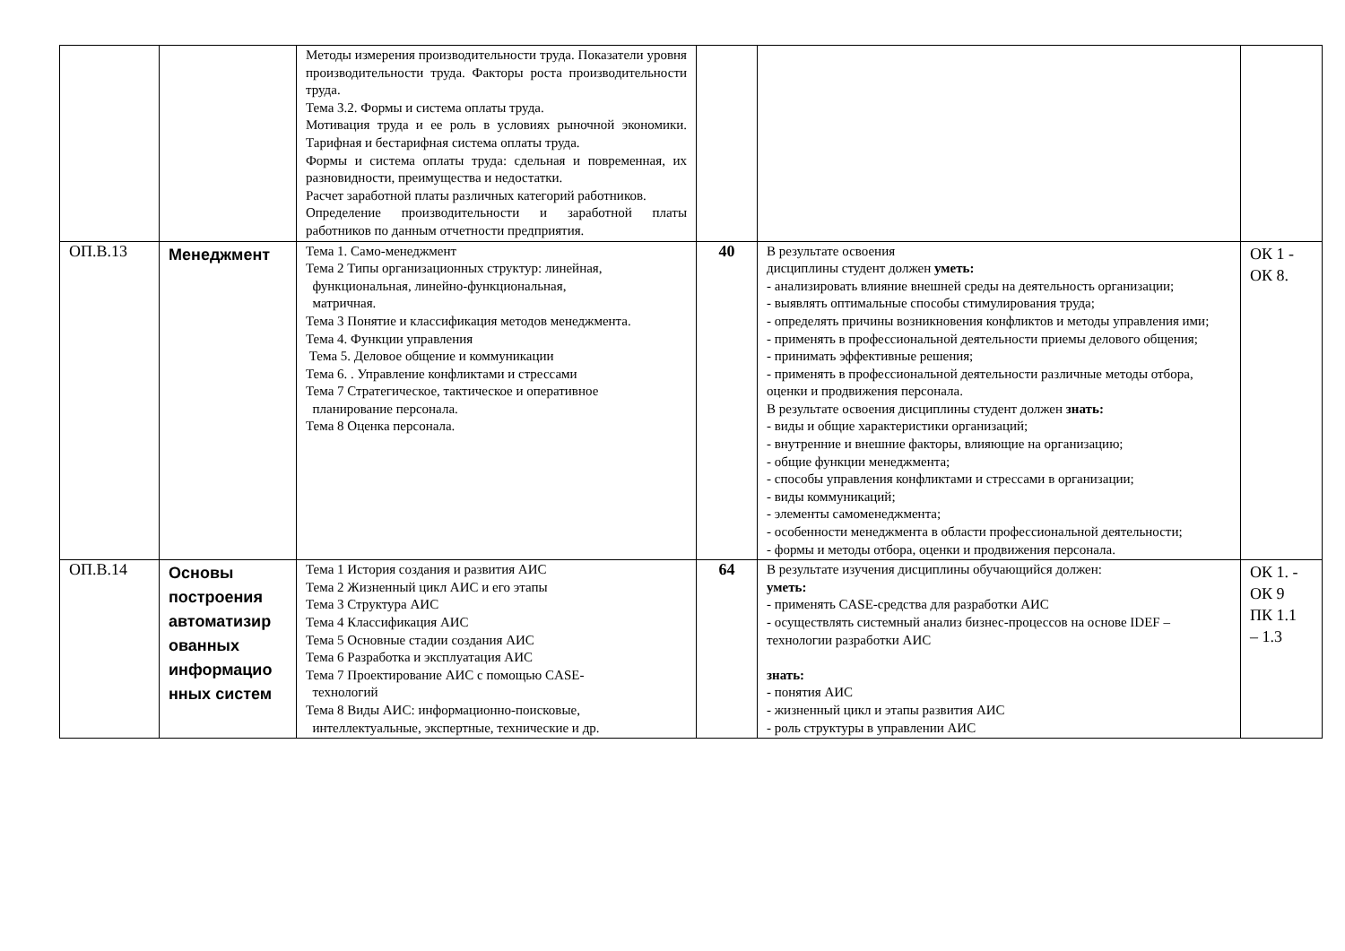| | | Методы измерения производительности труда. Показатели уровня производительности труда. Факторы роста производительности труда. Тема 3.2. Формы и система оплаты труда. Мотивация труда и ее роль в условиях рыночной экономики. Тарифная и бестарифная система оплаты труда. Формы и система оплаты труда: сдельная и повременная, их разновидности, преимущества и недостатки. Расчет заработной платы различных категорий работников. Определение производительности и заработной платы работников по данным отчетности предприятия. | | | |
| ОП.В.13 | Менеджмент | Тема 1. Само-менеджмент Тема 2 Типы организационных структур: линейная, функциональная, линейно-функциональная, матричная. Тема 3 Понятие и классификация методов менеджмента. Тема 4. Функции управления Тема 5. Деловое общение и коммуникации Тема 6. . Управление конфликтами и стрессами Тема 7 Стратегическое, тактическое и оперативное планирование персонала. Тема 8 Оценка персонала. | 40 | В результате освоения дисциплины студент должен уметь: - анализировать влияние внешней среды на деятельность организации; - выявлять оптимальные способы стимулирования труда; - определять причины возникновения конфликтов и методы управления ими; - применять в профессиональной деятельности приемы делового общения; - принимать эффективные решения; - применять в профессиональной деятельности различные методы отбора, оценки и продвижения персонала. В результате освоения дисциплины студент должен знать: - виды и общие характеристики организаций; - внутренние и внешние факторы, влияющие на организацию; - общие функции менеджмента; - способы управления конфликтами и стрессами в организации; - виды коммуникаций; - элементы самоменеджмента; - особенности менеджмента в области профессиональной деятельности; - формы и методы отбора, оценки и продвижения персонала. | ОК 1 - ОК 8. |
| ОП.В.14 | Основы построения автоматизир ованных информацио нных систем | Тема 1 История создания и развития АИС Тема 2 Жизненный цикл АИС и его этапы Тема 3 Структура АИС Тема 4 Классификация АИС Тема 5 Основные стадии создания АИС Тема 6 Разработка и эксплуатация АИС Тема 7 Проектирование АИС с помощью CASE- технологий Тема 8 Виды АИС: информационно-поисковые, интеллектуальные, экспертные, технические и др. | 64 | В результате изучения дисциплины обучающийся должен: уметь: - применять CASE-средства для разработки АИС - осуществлять системный анализ бизнес-процессов на основе IDEF – технологии разработки АИС знать: - понятия АИС - жизненный цикл и этапы развития АИС - роль структуры в управлении АИС | ОК 1. - ОК 9 ПК 1.1 – 1.3 |